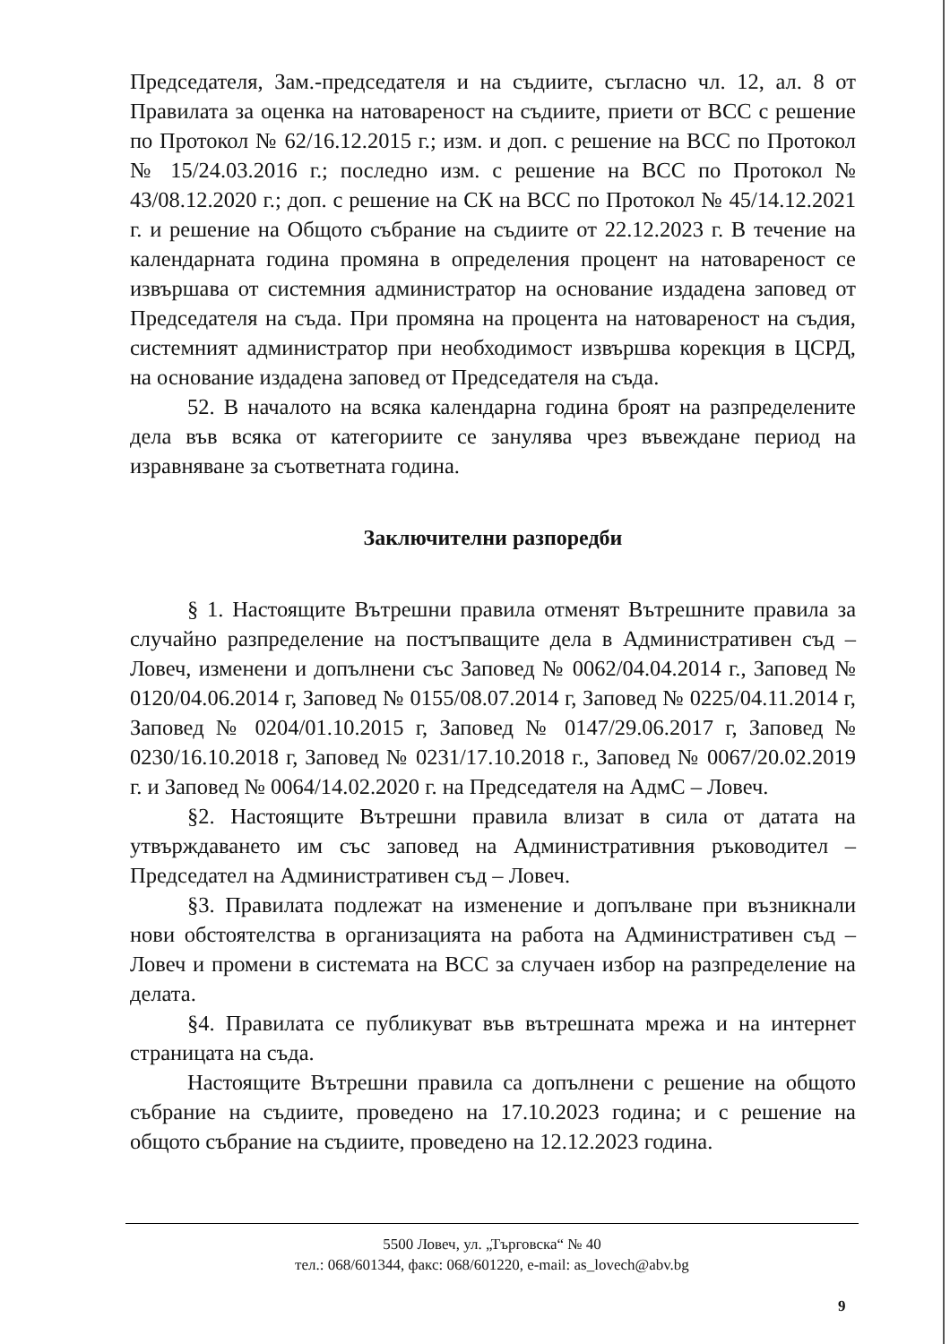Председателя, Зам.-председателя и на съдиите, съгласно чл. 12, ал. 8 от Правилата за оценка на натовареност на съдиите, приети от ВСС с решение по Протокол № 62/16.12.2015 г.; изм. и доп. с решение на ВСС по Протокол № 15/24.03.2016 г.; последно изм. с решение на ВСС по Протокол № 43/08.12.2020 г.; доп. с решение на СК на ВСС по Протокол № 45/14.12.2021 г. и решение на Общото събрание на съдиите от 22.12.2023 г. В течение на календарната година промяна в определения процент на натовареност се извършава от системния администратор на основание издадена заповед от Председателя на съда. При промяна на процента на натовареност на съдия, системният администратор при необходимост извършва корекция в ЦСРД, на основание издадена заповед от Председателя на съда.
52. В началото на всяка календарна година броят на разпределените дела във всяка от категориите се занулява чрез въвеждане период на изравняване за съответната година.
Заключителни разпоредби
§ 1. Настоящите Вътрешни правила отменят Вътрешните правила за случайно разпределение на постъпващите дела в Административен съд – Ловеч, изменени и допълнени със Заповед № 0062/04.04.2014 г., Заповед № 0120/04.06.2014 г, Заповед № 0155/08.07.2014 г, Заповед № 0225/04.11.2014 г, Заповед № 0204/01.10.2015 г, Заповед № 0147/29.06.2017 г, Заповед № 0230/16.10.2018 г, Заповед № 0231/17.10.2018 г., Заповед № 0067/20.02.2019 г. и Заповед № 0064/14.02.2020 г. на Председателя на АдмС – Ловеч.
§2. Настоящите Вътрешни правила влизат в сила от датата на утвърждаването им със заповед на Административния ръководител – Председател на Административен съд – Ловеч.
§3. Правилата подлежат на изменение и допълване при възникнали нови обстоятелства в организацията на работа на Административен съд – Ловеч и промени в системата на ВСС за случаен избор на разпределение на делата.
§4. Правилата се публикуват във вътрешната мрежа и на интернет страницата на съда.
Настоящите Вътрешни правила са допълнени с решение на общото събрание на съдиите, проведено на 17.10.2023 година; и с решение на общото събрание на съдиите, проведено на 12.12.2023 година.
5500 Ловеч, ул. „Търговска“ № 40
тел.: 068/601344, факс: 068/601220, e-mail: as_lovech@abv.bg
9